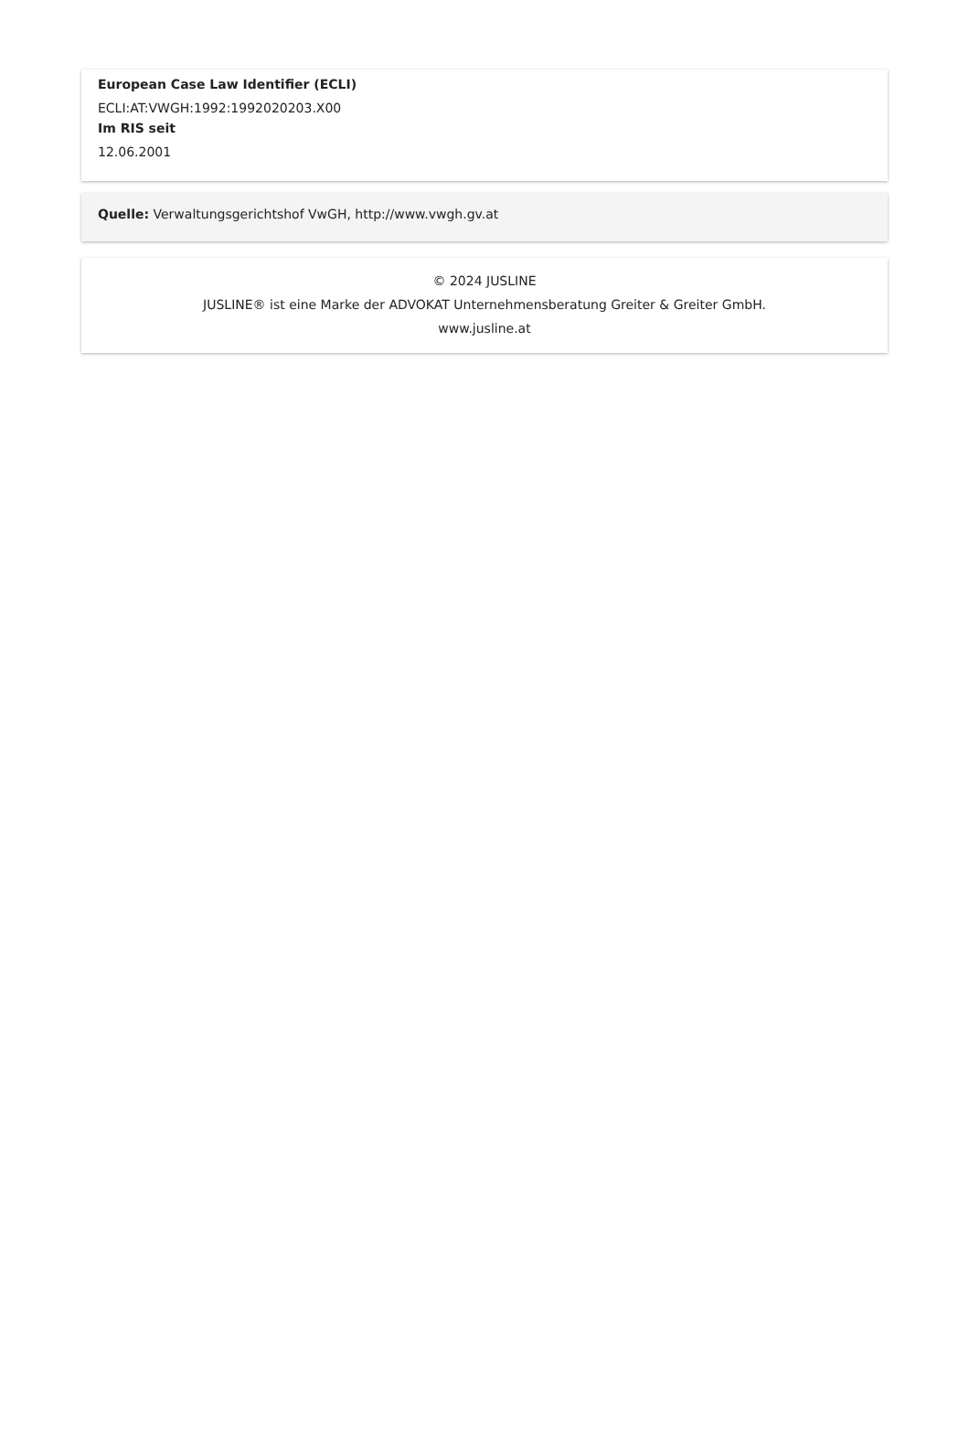European Case Law Identifier (ECLI)
ECLI:AT:VWGH:1992:1992020203.X00
Im RIS seit
12.06.2001
Quelle: Verwaltungsgerichtshof VwGH, http://www.vwgh.gv.at
© 2024 JUSLINE
JUSLINE® ist eine Marke der ADVOKAT Unternehmensberatung Greiter & Greiter GmbH.
www.jusline.at